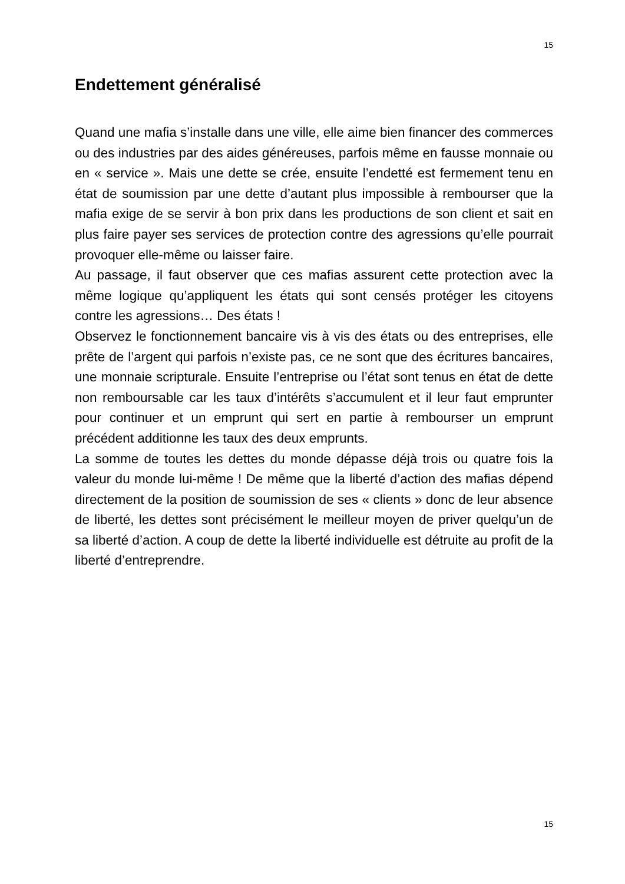15
Endettement généralisé
Quand une mafia s’installe dans une ville, elle aime bien financer des commerces ou des industries par des aides généreuses, parfois même en fausse monnaie ou en « service ». Mais une dette se crée, ensuite l’endetté est fermement tenu en état de soumission par une dette d’autant plus impossible à rembourser que la mafia exige de se servir à bon prix dans les productions de son client et sait en plus faire payer ses services de protection contre des agressions qu’elle pourrait provoquer elle-même ou laisser faire.
Au passage, il faut observer que ces mafias assurent cette protection avec la même logique qu’appliquent les états qui sont censés protéger les citoyens contre les agressions… Des états !
Observez le fonctionnement bancaire vis à vis des états ou des entreprises, elle prête de l’argent qui parfois n’existe pas, ce ne sont que des écritures bancaires, une monnaie scripturale. Ensuite l’entreprise ou l’état sont tenus en état de dette non remboursable car les taux d’intérêts s’accumulent et il leur faut emprunter pour continuer et un emprunt qui sert en partie à rembourser un emprunt précédent additionne les taux des deux emprunts.
La somme de toutes les dettes du monde dépasse déjà trois ou quatre fois la valeur du monde lui-même ! De même que la liberté d’action des mafias dépend directement de la position de soumission de ses « clients » donc de leur absence de liberté, les dettes sont précisément le meilleur moyen de priver quelqu’un de sa liberté d’action. A coup de dette la liberté individuelle est détruite au profit de la liberté d’entreprendre.
15